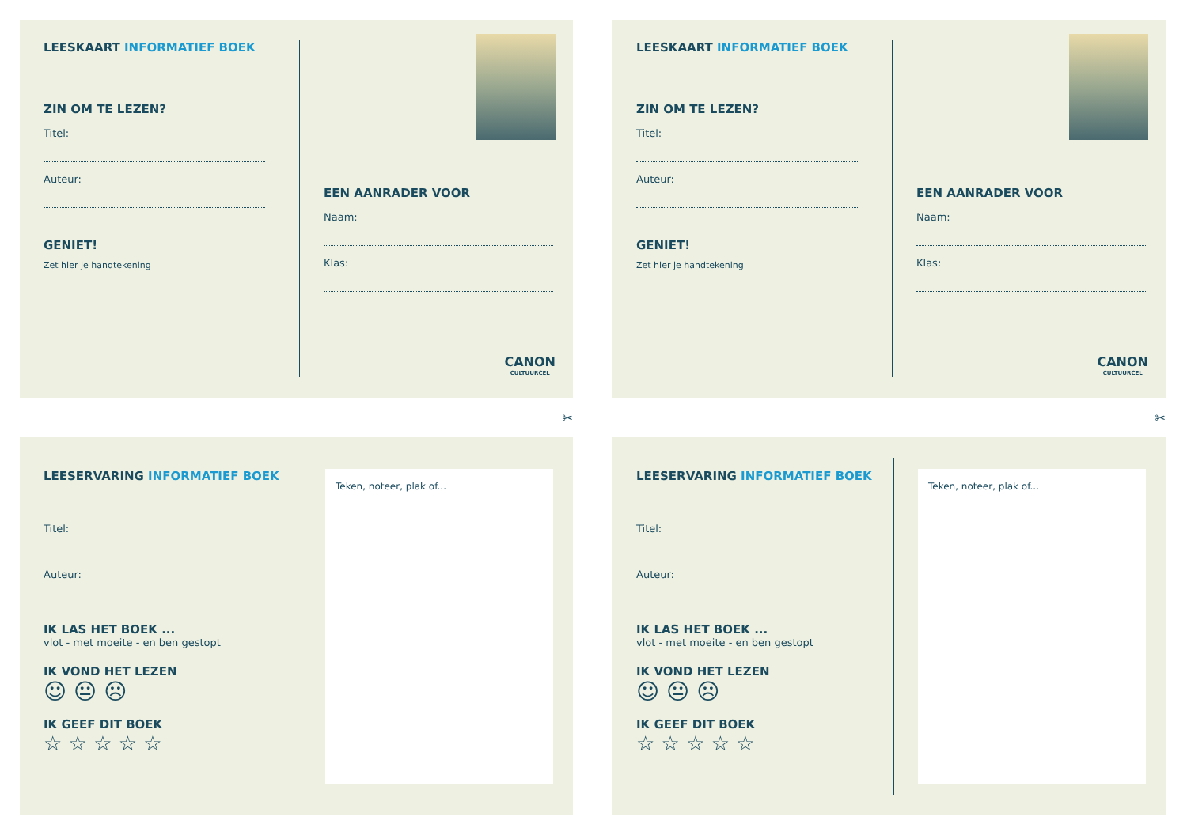LEESKAART INFORMATIEF BOEK
ZIN OM TE LEZEN?
Titel:
Auteur:
GENIET!
Zet hier je handtekening
EEN AANRADER VOOR
Naam:
Klas:
CANON
CULTUURCEL
LEESKAART INFORMATIEF BOEK
ZIN OM TE LEZEN?
Titel:
Auteur:
GENIET!
Zet hier je handtekening
EEN AANRADER VOOR
Naam:
Klas:
CANON
CULTUURCEL
✂
✂
LEESERVARING INFORMATIEF BOEK
Titel:
Auteur:
IK LAS HET BOEK ...
vlot - met moeite - en ben gestopt
IK VOND HET LEZEN
☺ 😐 ☹
IK GEEF DIT BOEK
☆ ☆ ☆ ☆ ☆
Teken, noteer, plak of...
LEESERVARING INFORMATIEF BOEK
Titel:
Auteur:
IK LAS HET BOEK ...
vlot - met moeite - en ben gestopt
IK VOND HET LEZEN
☺ 😐 ☹
IK GEEF DIT BOEK
☆ ☆ ☆ ☆ ☆
Teken, noteer, plak of...